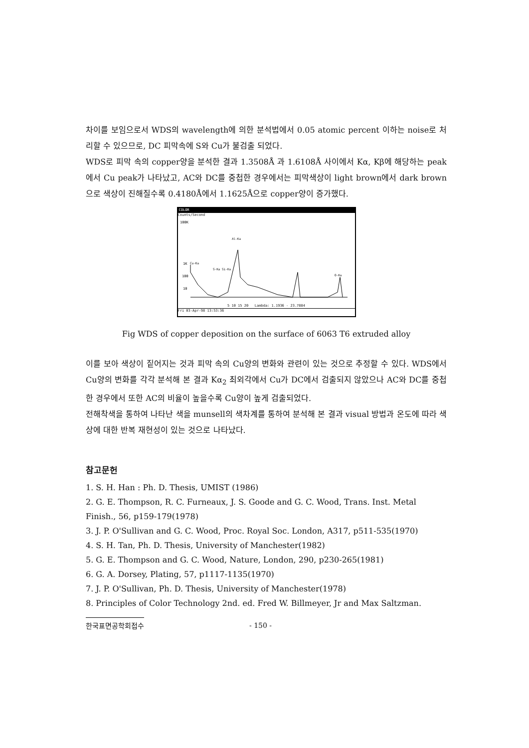차이를 보임으로서 WDS의 wavelength에 의한 분석법에서 0.05 atomic percent 이하는 noise로 처리할 수 있으므로, DC 피막속에 S와 Cu가 불검출 되었다.
WDS로 피막 속의 copper양을 분석한 결과 1.3508Å 과 1.6108Å 사이에서 Kα, Kβ에 해당하는 peak에서 Cu peak가 나타났고, AC와 DC를 중첩한 경우에서는 피막색상이 light brown에서 dark brown으로 색상이 진해질수록 0.4180Å에서 1.1625Å으로 copper양이 증가했다.
COLOR
Counts/Second
100K
1K
100
10
Cu-Ka
S-Ka Si-Ka
Al-Ka
O-Ka
5 10 15 20 Lambda: 1.1936 - 23.7884
Fri 03-Apr-98 13:53:36
Fig WDS of copper deposition on the surface of 6063 T6 extruded alloy
이를 보아 색상이 짙어지는 것과 피막 속의 Cu양의 변화와 관련이 있는 것으로 추정할 수 있다. WDS에서 Cu양의 변화를 각각 분석해 본 결과 Kα<sub>2</sub> 최외각에서 Cu가 DC에서 검출되지 않았으나 AC와 DC를 중첩한 경우에서 또한 AC의 비율이 높을수록 Cu양이 높게 검출되었다.
전해착색을 통하여 나타난 색을 munsell의 색차계를 통하여 분석해 본 결과 visual 방법과 온도에 따라 색상에 대한 반복 재현성이 있는 것으로 나타났다.
참고문헌
1. S. H. Han : Ph. D. Thesis, UMIST (1986)
2. G. E. Thompson, R. C. Furneaux, J. S. Goode and G. C. Wood, Trans. Inst. Metal Finish., 56, p159-179(1978)
3. J. P. O'Sullivan and G. C. Wood, Proc. Royal Soc. London, A317, p511-535(1970)
4. S. H. Tan, Ph. D. Thesis, University of Manchester(1982)
5. G. E. Thompson and G. C. Wood, Nature, London, 290, p230-265(1981)
6. G. A. Dorsey, Plating, 57, p1117-1135(1970)
7. J. P. O'Sullivan, Ph. D. Thesis, University of Manchester(1978)
8. Principles of Color Technology 2nd. ed. Fred W. Billmeyer, Jr and Max Saltzman.
한국표면공학회접수 - 150 -